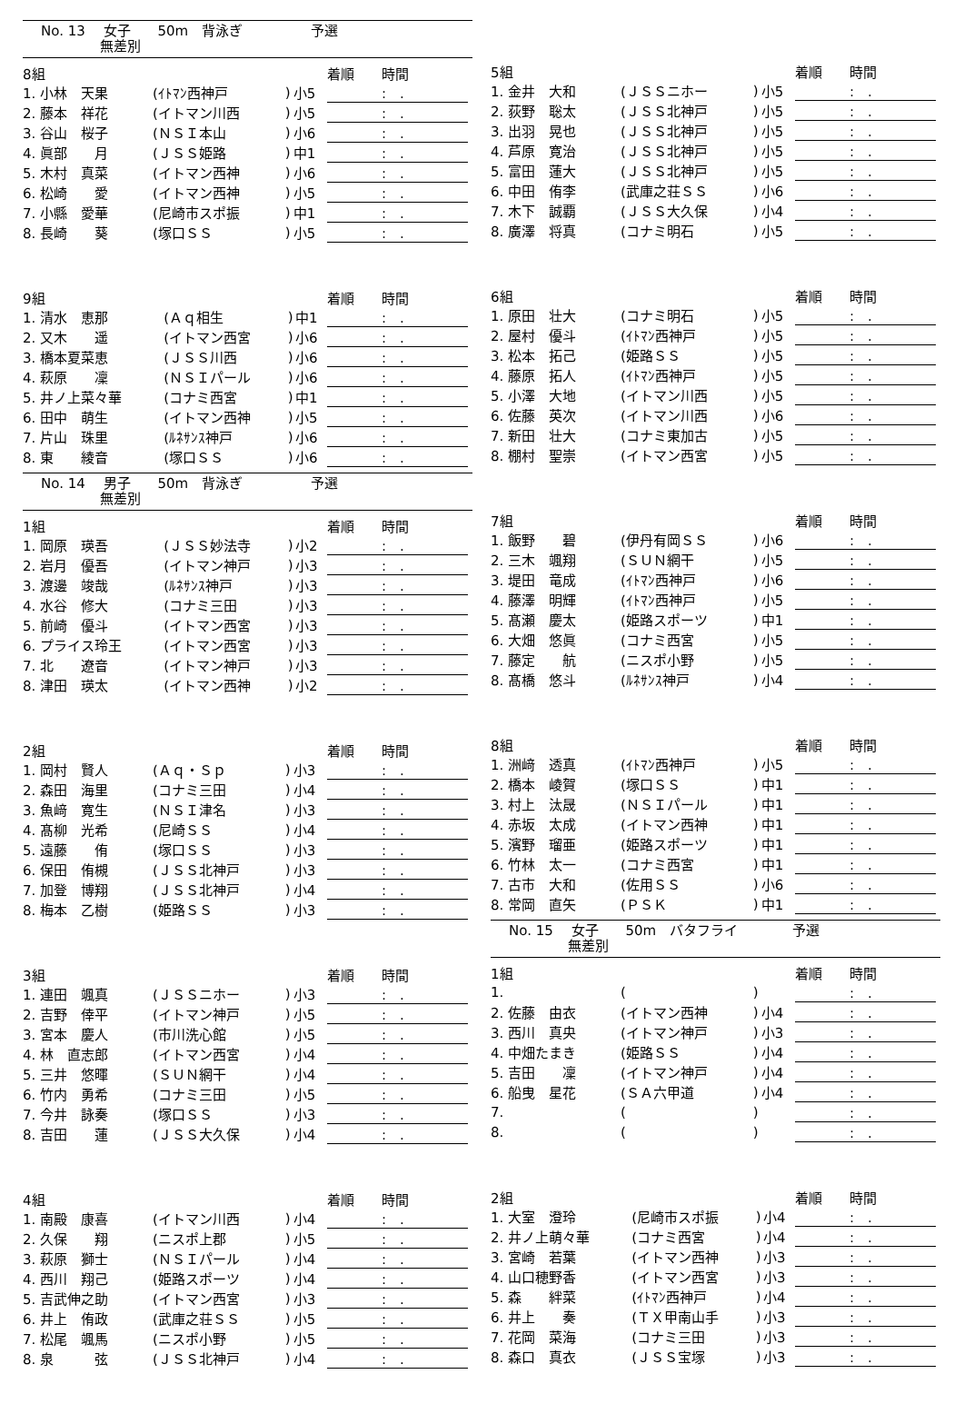No. 13　 女子　　50m　背泳ぎ　　　　　予選
　　　　 無差別
| 8組 | | | | 着順 時間 |
| --- | --- | --- | --- | --- |
| 1. 小林 天果 | (ｲﾄﾏﾝ西神戸 | ) | 小5 | : . |
| 2. 藤本 祥花 | (イトマン川西 | ) | 小5 | : . |
| 3. 谷山 桜子 | (ＮＳＩ本山 | ) | 小6 | : . |
| 4. 眞部 月 | (ＪＳＳ姫路 | ) | 中1 | : . |
| 5. 木村 真菜 | (イトマン西神 | ) | 小6 | : . |
| 6. 松崎 愛 | (イトマン西神 | ) | 小5 | : . |
| 7. 小縣 愛華 | (尼崎市スポ振 | ) | 中1 | : . |
| 8. 長崎 葵 | (塚口ＳＳ | ) | 小5 | : . |
| 9組 | | | | 着順 時間 |
| --- | --- | --- | --- | --- |
| 1. 清水 恵那 | (Ａｑ相生 | ) | 中1 | : . |
| 2. 又木 遥 | (イトマン西宮 | ) | 小6 | : . |
| 3. 橋本夏菜恵 | (ＪＳＳ川西 | ) | 小6 | : . |
| 4. 萩原 凜 | (ＮＳＩパール | ) | 小6 | : . |
| 5. 井ノ上菜々華 | (コナミ西宮 | ) | 中1 | : . |
| 6. 田中 萌生 | (イトマン西神 | ) | 小5 | : . |
| 7. 片山 珠里 | (ﾙﾈｻﾝｽ神戸 | ) | 小6 | : . |
| 8. 東 綾音 | (塚口ＳＳ | ) | 小6 | : . |
No. 14　 男子　　50m　背泳ぎ　　　　　予選
　　　　 無差別
| 1組 | | | | 着順 時間 |
| --- | --- | --- | --- | --- |
| 1. 岡原 瑛吾 | (ＪＳＳ妙法寺 | ) | 小2 | : . |
| 2. 岩月 優吾 | (イトマン神戸 | ) | 小3 | : . |
| 3. 渡邊 竣哉 | (ﾙﾈｻﾝｽ神戸 | ) | 小3 | : . |
| 4. 水谷 修大 | (コナミ三田 | ) | 小3 | : . |
| 5. 前崎 優斗 | (イトマン西宮 | ) | 小3 | : . |
| 6. プライス玲王 | (イトマン西宮 | ) | 小3 | : . |
| 7. 北 遼音 | (イトマン神戸 | ) | 小3 | : . |
| 8. 津田 瑛太 | (イトマン西神 | ) | 小2 | : . |
| 2組 | | | | 着順 時間 |
| --- | --- | --- | --- | --- |
| 1. 岡村 賢人 | (Ａｑ・Ｓｐ | ) | 小3 | : . |
| 2. 森田 海里 | (コナミ三田 | ) | 小4 | : . |
| 3. 魚﨑 寛生 | (ＮＳＩ津名 | ) | 小3 | : . |
| 4. 髙柳 光希 | (尼崎ＳＳ | ) | 小4 | : . |
| 5. 遠藤 侑 | (塚口ＳＳ | ) | 小3 | : . |
| 6. 保田 侑槻 | (ＪＳＳ北神戸 | ) | 小3 | : . |
| 7. 加登 博翔 | (ＪＳＳ北神戸 | ) | 小4 | : . |
| 8. 梅本 乙樹 | (姫路ＳＳ | ) | 小3 | : . |
| 3組 | | | | 着順 時間 |
| --- | --- | --- | --- | --- |
| 1. 連田 颯真 | (ＪＳＳニホー | ) | 小3 | : . |
| 2. 吉野 倖平 | (イトマン神戸 | ) | 小5 | : . |
| 3. 宮本 慶人 | (市川洗心館 | ) | 小5 | : . |
| 4. 林 直志郎 | (イトマン西宮 | ) | 小4 | : . |
| 5. 三井 悠暉 | (ＳＵＮ網干 | ) | 小4 | : . |
| 6. 竹内 勇希 | (コナミ三田 | ) | 小5 | : . |
| 7. 今井 詠奏 | (塚口ＳＳ | ) | 小3 | : . |
| 8. 吉田 蓮 | (ＪＳＳ大久保 | ) | 小4 | : . |
| 4組 | | | | 着順 時間 |
| --- | --- | --- | --- | --- |
| 1. 南殿 康喜 | (イトマン川西 | ) | 小4 | : . |
| 2. 久保 翔 | (ニスポ上郡 | ) | 小5 | : . |
| 3. 萩原 獅士 | (ＮＳＩパール | ) | 小4 | : . |
| 4. 西川 翔己 | (姫路スポーツ | ) | 小4 | : . |
| 5. 吉武伸之助 | (イトマン西宮 | ) | 小3 | : . |
| 6. 井上 侑政 | (武庫之荘ＳＳ | ) | 小5 | : . |
| 7. 松尾 颯馬 | (ニスポ小野 | ) | 小5 | : . |
| 8. 泉 弦 | (ＪＳＳ北神戸 | ) | 小4 | : . |
| 5組 | | | | 着順 時間 |
| --- | --- | --- | --- | --- |
| 1. 金井 大和 | (ＪＳＳニホー | ) | 小5 | : . |
| 2. 荻野 聡太 | (ＪＳＳ北神戸 | ) | 小5 | : . |
| 3. 出羽 晃也 | (ＪＳＳ北神戸 | ) | 小5 | : . |
| 4. 芦原 寛治 | (ＪＳＳ北神戸 | ) | 小5 | : . |
| 5. 富田 蓮大 | (ＪＳＳ北神戸 | ) | 小5 | : . |
| 6. 中田 侑李 | (武庫之荘ＳＳ | ) | 小6 | : . |
| 7. 木下 誠覇 | (ＪＳＳ大久保 | ) | 小4 | : . |
| 8. 廣澤 将真 | (コナミ明石 | ) | 小5 | : . |
| 6組 | | | | 着順 時間 |
| --- | --- | --- | --- | --- |
| 1. 原田 壮大 | (コナミ明石 | ) | 小5 | : . |
| 2. 屋村 優斗 | (ｲﾄﾏﾝ西神戸 | ) | 小5 | : . |
| 3. 松本 拓己 | (姫路ＳＳ | ) | 小5 | : . |
| 4. 藤原 拓人 | (ｲﾄﾏﾝ西神戸 | ) | 小5 | : . |
| 5. 小澤 大地 | (イトマン川西 | ) | 小5 | : . |
| 6. 佐藤 英次 | (イトマン川西 | ) | 小6 | : . |
| 7. 新田 壮大 | (コナミ東加古 | ) | 小5 | : . |
| 8. 棚村 聖崇 | (イトマン西宮 | ) | 小5 | : . |
| 7組 | | | | 着順 時間 |
| --- | --- | --- | --- | --- |
| 1. 飯野 碧 | (伊丹有岡ＳＳ | ) | 小6 | : . |
| 2. 三木 颯翔 | (ＳＵＮ網干 | ) | 小5 | : . |
| 3. 堤田 竜成 | (ｲﾄﾏﾝ西神戸 | ) | 小6 | : . |
| 4. 藤澤 明輝 | (ｲﾄﾏﾝ西神戸 | ) | 小5 | : . |
| 5. 髙瀬 慶太 | (姫路スポーツ | ) | 中1 | : . |
| 6. 大畑 悠眞 | (コナミ西宮 | ) | 小5 | : . |
| 7. 藤定 航 | (ニスポ小野 | ) | 小5 | : . |
| 8. 髙橋 悠斗 | (ﾙﾈｻﾝｽ神戸 | ) | 小4 | : . |
| 8組 | | | | 着順 時間 |
| --- | --- | --- | --- | --- |
| 1. 洲﨑 透真 | (ｲﾄﾏﾝ西神戸 | ) | 小5 | : . |
| 2. 橋本 崚賀 | (塚口ＳＳ | ) | 中1 | : . |
| 3. 村上 汰晟 | (ＮＳＩパール | ) | 中1 | : . |
| 4. 赤坂 太成 | (イトマン西神 | ) | 中1 | : . |
| 5. 濱野 瑠亜 | (姫路スポーツ | ) | 中1 | : . |
| 6. 竹林 太一 | (コナミ西宮 | ) | 中1 | : . |
| 7. 古市 大和 | (佐用ＳＳ | ) | 小6 | : . |
| 8. 常岡 直矢 | (ＰＳＫ | ) | 中1 | : . |
No. 15　 女子　　50m　バタフライ　　　　予選
　　　　 無差別
| 1組 | | | | 着順 時間 |
| --- | --- | --- | --- | --- |
| 1. | ( | ) | | : . |
| 2. 佐藤 由衣 | (イトマン西神 | ) | 小4 | : . |
| 3. 西川 真央 | (イトマン神戸 | ) | 小3 | : . |
| 4. 中畑たまき | (姫路ＳＳ | ) | 小4 | : . |
| 5. 吉田 凜 | (イトマン神戸 | ) | 小4 | : . |
| 6. 船曳 星花 | (ＳＡ六甲道 | ) | 小4 | : . |
| 7. | ( | ) | | : . |
| 8. | ( | ) | | : . |
| 2組 | | | | 着順 時間 |
| --- | --- | --- | --- | --- |
| 1. 大室 澄玲 | (尼崎市スポ振 | ) | 小4 | : . |
| 2. 井ノ上萌々華 | (コナミ西宮 | ) | 小4 | : . |
| 3. 宮崎 若葉 | (イトマン西神 | ) | 小3 | : . |
| 4. 山口穂野香 | (イトマン西宮 | ) | 小3 | : . |
| 5. 森 絆菜 | (ｲﾄﾏﾝ西神戸 | ) | 小4 | : . |
| 6. 井上 奏 | (ＴＸ甲南山手 | ) | 小3 | : . |
| 7. 花岡 菜海 | (コナミ三田 | ) | 小3 | : . |
| 8. 森口 真衣 | (ＪＳＳ宝塚 | ) | 小3 | : . |